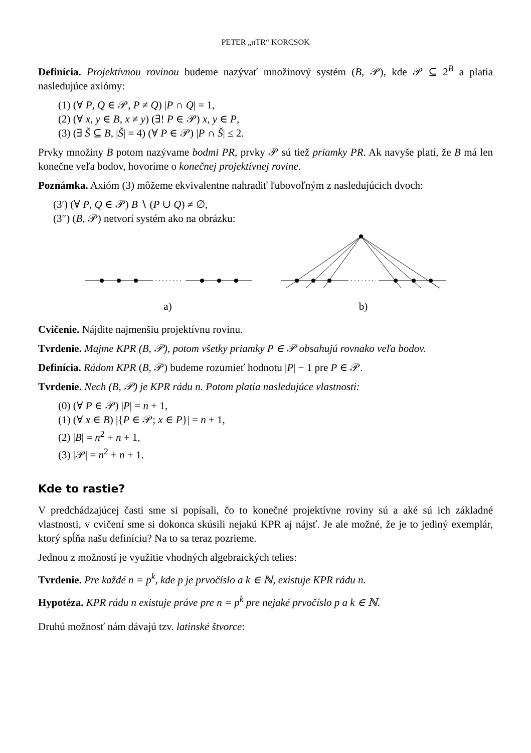PETER „πTR“ KORCSOK
Definícia. Projektívnou rovinou budeme nazývať množinový systém (B, 𝒫), kde 𝒫 ⊆ 2<sup>B</sup> a platia nasledujúce axiómy:
(1) (∀ P, Q ∈ 𝒫, P ≠ Q) |P ∩ Q| = 1,
(2) (∀ x, y ∈ B, x ≠ y) (∃! P ∈ 𝒫) x, y ∈ P,
(3) (∃ Š ⊆ B, |Š| = 4) (∀ P ∈ 𝒫) |P ∩ Š| ≤ 2.
Prvky množiny B potom nazývame bodmi PR, prvky 𝒫 sú tiež priamky PR. Ak navyše platí, že B má len konečne veľa bodov, hovoríme o konečnej projektívnej rovine.
Poznámka. Axióm (3) môžeme ekvivalentne nahradiť ľubovoľným z nasledujúcich dvoch:
(3′) (∀ P, Q ∈ 𝒫) B ∖ (P ∪ Q) ≠ ∅,
(3″) (B, 𝒫) netvorí systém ako na obrázku:
a) b)
Cvičenie. Nájdite najmenšiu projektívnu rovinu.
Tvrdenie. Majme KPR (B, 𝒫), potom všetky priamky P ∈ 𝒫 obsahujú rovnako veľa bodov.
Definícia. Rádom KPR (B, 𝒫) budeme rozumieť hodnotu |P| − 1 pre P ∈ 𝒫.
Tvrdenie. Nech (B, 𝒫) je KPR rádu n. Potom platia nasledujúce vlastnosti:
(0) (∀ P ∈ 𝒫) |P| = n + 1,
(1) (∀ x ∈ B) |{P ∈ 𝒫; x ∈ P}| = n + 1,
(2) |B| = n<sup>2</sup> + n + 1,
(3) |𝒫| = n<sup>2</sup> + n + 1.
Kde to rastie?
V predchádzajúcej časti sme si popísali, čo to konečné projektívne roviny sú a aké sú ich základné vlastnosti, v cvičení sme si dokonca skúsili nejakú KPR aj nájsť. Je ale možné, že je to jediný exemplár, ktorý spĺňa našu definíciu? Na to sa teraz pozrieme.
Jednou z možností je využitie vhodných algebraických telies:
Tvrdenie. Pre každé n = p<sup>k</sup>, kde p je prvočíslo a k ∈ ℕ, existuje KPR rádu n.
Hypotéza. KPR rádu n existuje práve pre n = p<sup>k</sup> pre nejaké prvočíslo p a k ∈ ℕ.
Druhú možnosť nám dávajú tzv. latinské štvorce: